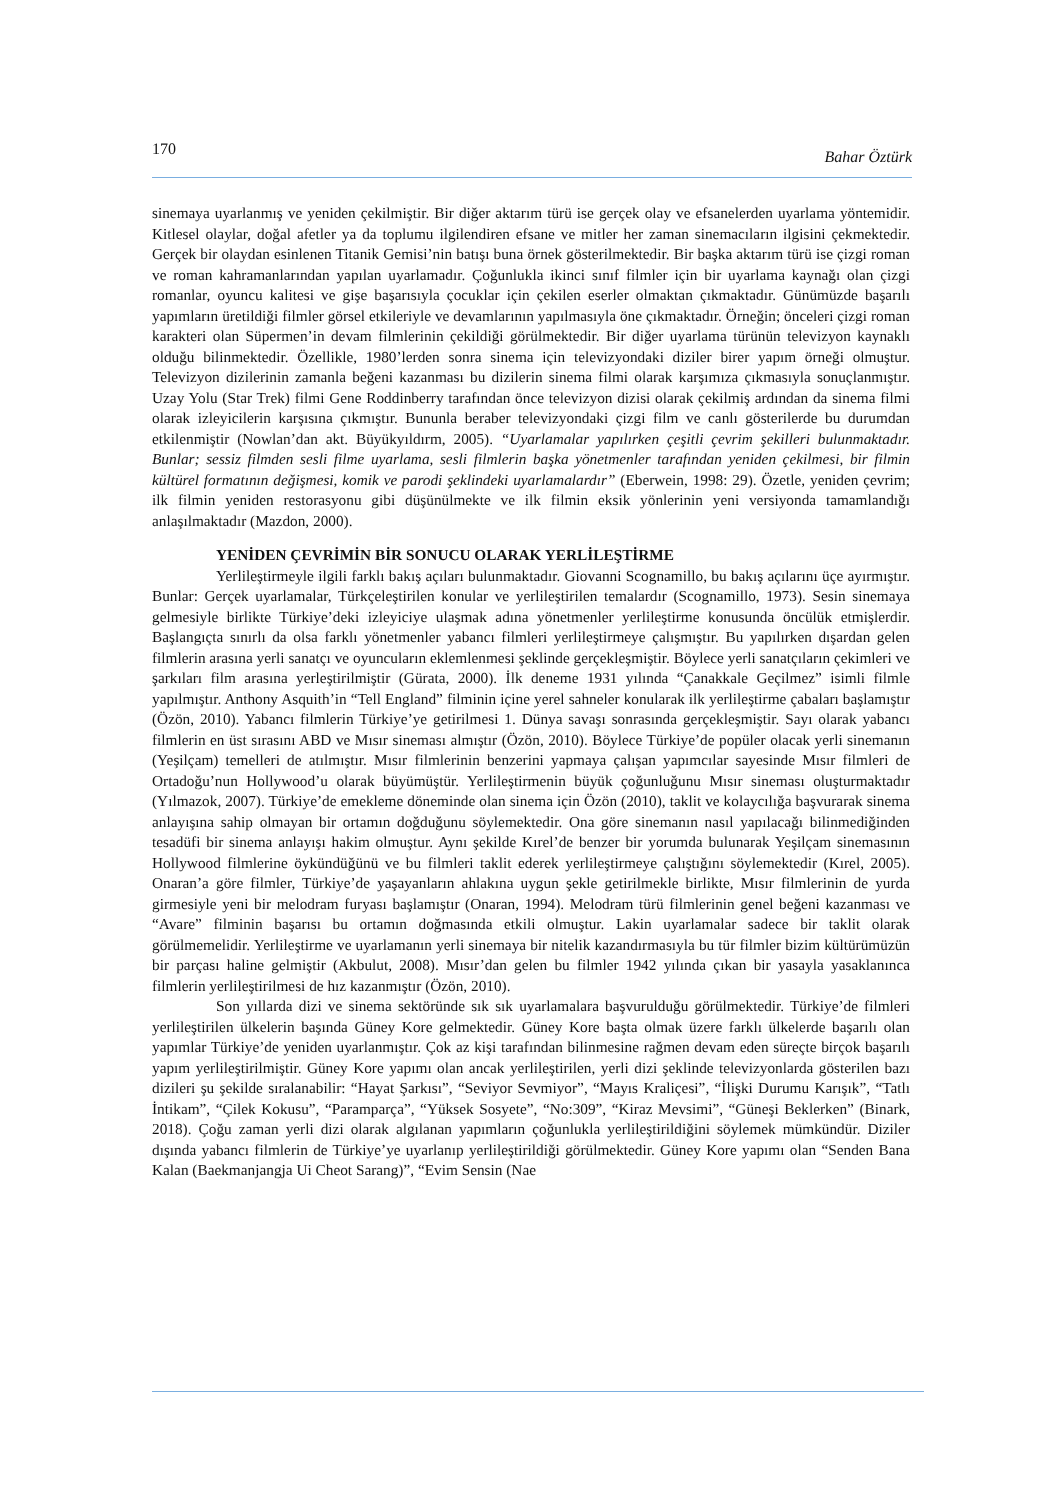170 Bahar Öztürk
sinemaya uyarlanmış ve yeniden çekilmiştir. Bir diğer aktarım türü ise gerçek olay ve efsanelerden uyarlama yöntemidir. Kitlesel olaylar, doğal afetler ya da toplumu ilgilendiren efsane ve mitler her zaman sinemacıların ilgisini çekmektedir. Gerçek bir olaydan esinlenen Titanik Gemisi’nin batışı buna örnek gösterilmektedir. Bir başka aktarım türü ise çizgi roman ve roman kahramanlarından yapılan uyarlamadır. Çoğunlukla ikinci sınıf filmler için bir uyarlama kaynağı olan çizgi romanlar, oyuncu kalitesi ve gişe başarısıyla çocuklar için çekilen eserler olmaktan çıkmaktadır. Günümüzde başarılı yapımların üretildiği filmler görsel etkileriyle ve devamlarının yapılmasıyla öne çıkmaktadır. Örneğin; önceleri çizgi roman karakteri olan Süpermen’in devam filmlerinin çekildiği görülmektedir. Bir diğer uyarlama türünün televizyon kaynaklı olduğu bilinmektedir. Özellikle, 1980’lerden sonra sinema için televizyondaki diziler birer yapım örneği olmuştur. Televizyon dizilerinin zamanla beğeni kazanması bu dizilerin sinema filmi olarak karşımıza çıkmasıyla sonuçlanmıştır. Uzay Yolu (Star Trek) filmi Gene Roddinberry tarafından önce televizyon dizisi olarak çekilmiş ardından da sinema filmi olarak izleyicilerin karşısına çıkmıştır. Bununla beraber televizyondaki çizgi film ve canlı gösterilerde bu durumdan etkilenmiştir (Nowlan’dan akt. Büyükyıldırm, 2005). “Uyarlamalar yapılırken çeşitli çevrim şekilleri bulunmaktadır. Bunlar; sessiz filmden sesli filme uyarlama, sesli filmlerin başka yönetmenler tarafından yeniden çekilmesi, bir filmin kültürel formatının değişmesi, komik ve parodi şeklindeki uyarlamalardır” (Eberwein, 1998: 29). Özetle, yeniden çevrim; ilk filmin yeniden restorasyonu gibi düşünülmekte ve ilk filmin eksik yönlerinin yeni versiyonda tamamlandığı anlaşılmaktadır (Mazdon, 2000).
YENİDEN ÇEVRİMİN BİR SONUCU OLARAK YERLİLEŞTİRME
Yerlileştirmeyle ilgili farklı bakış açıları bulunmaktadır. Giovanni Scognamillo, bu bakış açılarını üçe ayırmıştır. Bunlar: Gerçek uyarlamalar, Türkçeleştirilen konular ve yerlileştirilen temalardır (Scognamillo, 1973). Sesin sinemaya gelmesiyle birlikte Türkiye’deki izleyiciye ulaşmak adına yönetmenler yerlileştirme konusunda öncülük etmişlerdir. Başlangıçta sınırlı da olsa farklı yönetmenler yabancı filmleri yerlileştirmeye çalışmıştır. Bu yapılırken dışardan gelen filmlerin arasına yerli sanatçı ve oyuncuların eklemlenmesi şeklinde gerçekleşmiştir. Böylece yerli sanatçıların çekimleri ve şarkıları film arasına yerleştirilmiştir (Gürata, 2000). İlk deneme 1931 yılında “Çanakkale Geçilmez” isimli filmle yapılmıştır. Anthony Asquith’in “Tell England” filminin içine yerel sahneler konularak ilk yerlileştirme çabaları başlamıştır (Özön, 2010). Yabancı filmlerin Türkiye’ye getirilmesi 1. Dünya savaşı sonrasında gerçekleşmiştir. Sayı olarak yabancı filmlerin en üst sırasını ABD ve Mısır sineması almıştır (Özön, 2010). Böylece Türkiye’de popüler olacak yerli sinemanın (Yeşilçam) temelleri de atılmıştır. Mısır filmlerinin benzerini yapmaya çalışan yapımcılar sayesinde Mısır filmleri de Ortadoğu’nun Hollywood’u olarak büyümüştür. Yerlileştirmenin büyük çoğunluğunu Mısır sineması oluşturmaktadır (Yılmazok, 2007). Türkiye’de emekleme döneminde olan sinema için Özön (2010), taklit ve kolaycılığa başvurarak sinema anlayışına sahip olmayan bir ortamın doğduğunu söylemektedir. Ona göre sinemanın nasıl yapılacağı bilinmediğinden tesadüfi bir sinema anlayışı hakim olmuştur. Aynı şekilde Kırel’de benzer bir yorumda bulunarak Yeşilçam sinemasının Hollywood filmlerine öykündüğünü ve bu filmleri taklit ederek yerlileştirmeye çalıştığını söylemektedir (Kırel, 2005). Onaran’a göre filmler, Türkiye’de yaşayanların ahlakına uygun şekle getirilmekle birlikte, Mısır filmlerinin de yurda girmesiyle yeni bir melodram furyası başlamıştır (Onaran, 1994). Melodram türü filmlerinin genel beğeni kazanması ve “Avare” filminin başarısı bu ortamın doğmasında etkili olmuştur. Lakin uyarlamalar sadece bir taklit olarak görülmemelidir. Yerlileştirme ve uyarlamanın yerli sinemaya bir nitelik kazandırmasıyla bu tür filmler bizim kültürümüzün bir parçası haline gelmiştir (Akbulut, 2008). Mısır’dan gelen bu filmler 1942 yılında çıkan bir yasayla yasaklanınca filmlerin yerlileştirilmesi de hız kazanmıştır (Özön, 2010).
Son yıllarda dizi ve sinema sektöründe sık sık uyarlamalara başvurulduğu görülmektedir. Türkiye’de filmleri yerlileştirilen ülkelerin başında Güney Kore gelmektedir. Güney Kore başta olmak üzere farklı ülkelerde başarılı olan yapımlar Türkiye’de yeniden uyarlanmıştır. Çok az kişi tarafından bilinmesine rağmen devam eden süreçte birçok başarılı yapım yerlileştirilmiştir. Güney Kore yapımı olan ancak yerlileştirilen, yerli dizi şeklinde televizyonlarda gösterilen bazı dizileri şu şekilde sıralanabilir: “Hayat Şarkısı”, “Seviyor Sevmiyor”, “Mayıs Kraliçesi”, “İlişki Durumu Karışık”, “Tatlı İntikam”, “Çilek Kokusu”, “Paramparça”, “Yüksek Sosyete”, “No:309”, “Kiraz Mevsimi”, “Güneşi Beklerken” (Binark, 2018). Çoğu zaman yerli dizi olarak algılanan yapımların çoğunlukla yerlileştirildiğini söylemek mümkündür. Diziler dışında yabancı filmlerin de Türkiye’ye uyarlanıp yerlileştirildiği görülmektedir. Güney Kore yapımı olan “Senden Bana Kalan (Baekmanjangja Ui Cheot Sarang)”, “Evim Sensin (Nae